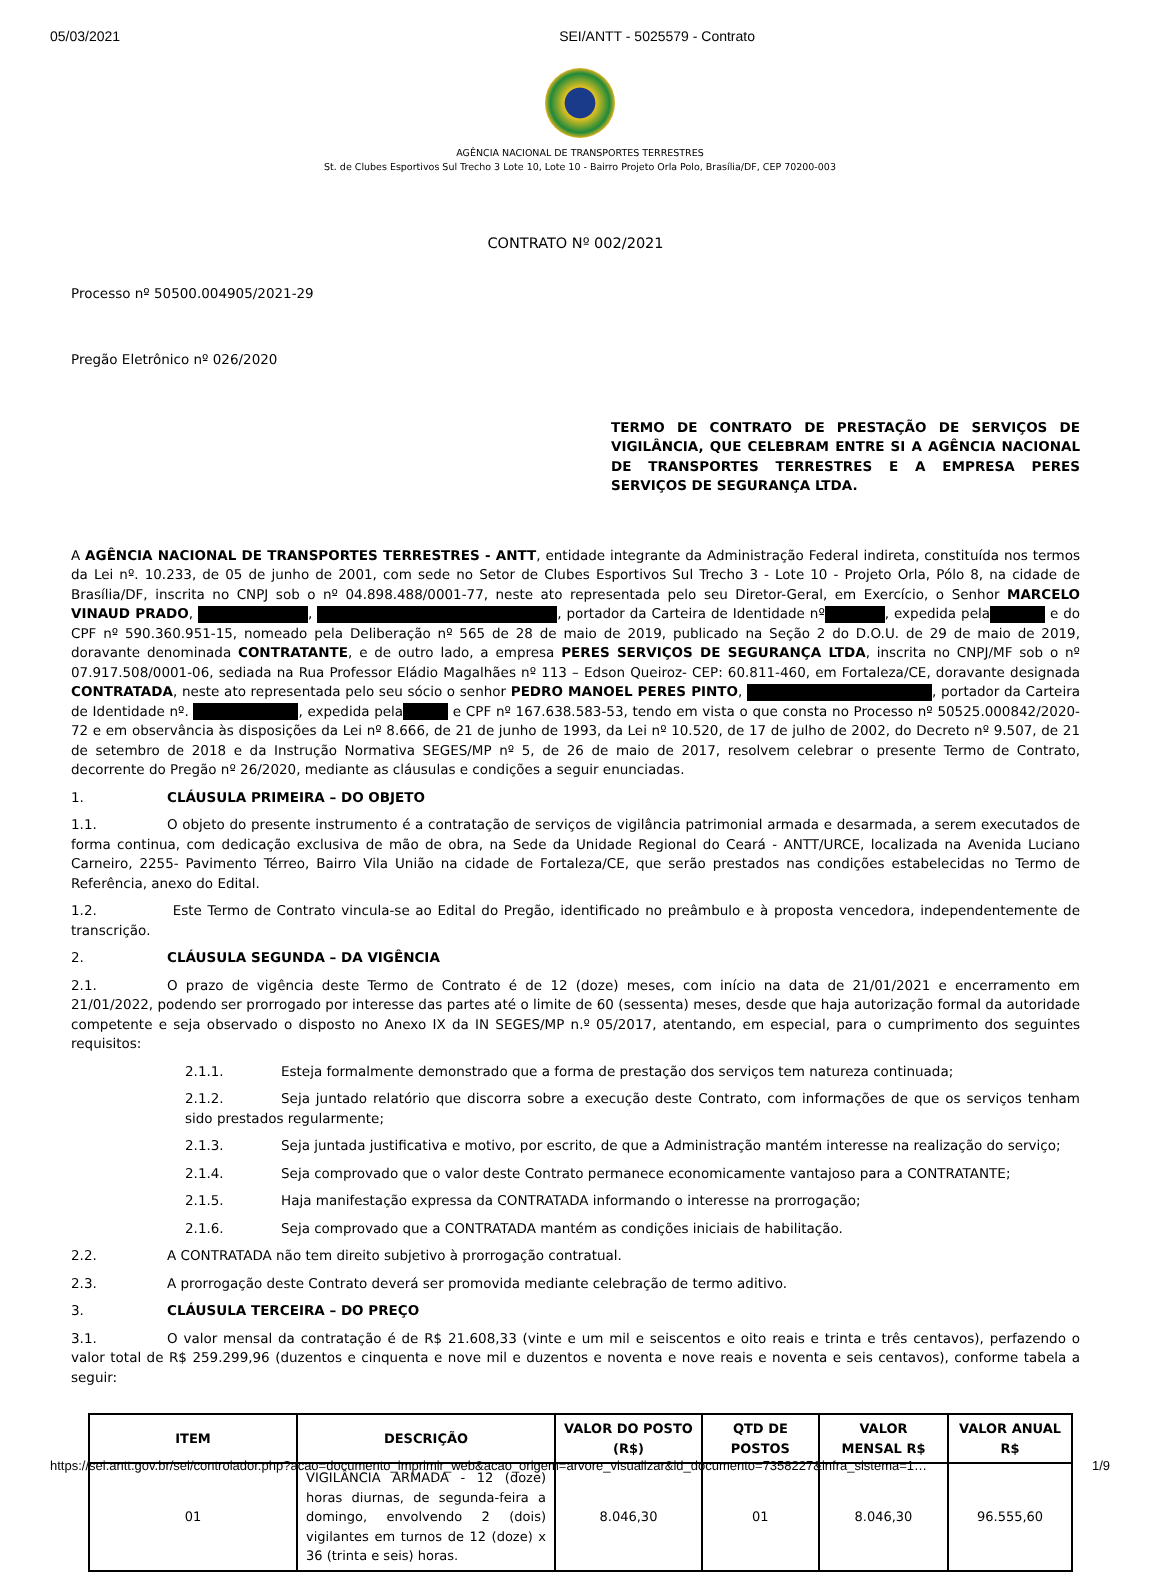05/03/2021 SEI/ANTT - 5025579 - Contrato
AGÊNCIA NACIONAL DE TRANSPORTES TERRESTRES
St. de Clubes Esportivos Sul Trecho 3 Lote 10, Lote 10 - Bairro Projeto Orla Polo, Brasília/DF, CEP 70200-003
CONTRATO Nº 002/2021
Processo nº 50500.004905/2021-29
Pregão Eletrônico nº 026/2020
TERMO DE CONTRATO DE PRESTAÇÃO DE SERVIÇOS DE VIGILÂNCIA, QUE CELEBRAM ENTRE SI A AGÊNCIA NACIONAL DE TRANSPORTES TERRESTRES E A EMPRESA PERES SERVIÇOS DE SEGURANÇA LTDA.
A AGÊNCIA NACIONAL DE TRANSPORTES TERRESTRES - ANTT, entidade integrante da Administração Federal indireta, constituída nos termos da Lei nº. 10.233, de 05 de junho de 2001, com sede no Setor de Clubes Esportivos Sul Trecho 3 - Lote 10 - Projeto Orla, Pólo 8, na cidade de Brasília/DF, inscrita no CNPJ sob o nº 04.898.488/0001-77, neste ato representada pelo seu Diretor-Geral, em Exercício, o Senhor MARCELO VINAUD PRADO, , , portador da Carteira de Identidade nº , expedida pela e do CPF nº 590.360.951-15, nomeado pela Deliberação nº 565 de 28 de maio de 2019, publicado na Seção 2 do D.O.U. de 29 de maio de 2019, doravante denominada CONTRATANTE, e de outro lado, a empresa PERES SERVIÇOS DE SEGURANÇA LTDA, inscrita no CNPJ/MF sob o nº 07.917.508/0001-06, sediada na Rua Professor Eládio Magalhães nº 113 – Edson Queiroz- CEP: 60.811-460, em Fortaleza/CE, doravante designada CONTRATADA, neste ato representada pelo seu sócio o senhor PEDRO MANOEL PERES PINTO, , portador da Carteira de Identidade nº. , expedida pela e CPF nº 167.638.583-53, tendo em vista o que consta no Processo nº 50525.000842/2020-72 e em observância às disposições da Lei nº 8.666, de 21 de junho de 1993, da Lei nº 10.520, de 17 de julho de 2002, do Decreto nº 9.507, de 21 de setembro de 2018 e da Instrução Normativa SEGES/MP nº 5, de 26 de maio de 2017, resolvem celebrar o presente Termo de Contrato, decorrente do Pregão nº 26/2020, mediante as cláusulas e condições a seguir enunciadas.
1. CLÁUSULA PRIMEIRA – DO OBJETO
1.1. O objeto do presente instrumento é a contratação de serviços de vigilância patrimonial armada e desarmada, a serem executados de forma continua, com dedicação exclusiva de mão de obra, na Sede da Unidade Regional do Ceará - ANTT/URCE, localizada na Avenida Luciano Carneiro, 2255- Pavimento Térreo, Bairro Vila União na cidade de Fortaleza/CE, que serão prestados nas condições estabelecidas no Termo de Referência, anexo do Edital.
1.2. Este Termo de Contrato vincula-se ao Edital do Pregão, identificado no preâmbulo e à proposta vencedora, independentemente de transcrição.
2. CLÁUSULA SEGUNDA – DA VIGÊNCIA
2.1. O prazo de vigência deste Termo de Contrato é de 12 (doze) meses, com início na data de 21/01/2021 e encerramento em 21/01/2022, podendo ser prorrogado por interesse das partes até o limite de 60 (sessenta) meses, desde que haja autorização formal da autoridade competente e seja observado o disposto no Anexo IX da IN SEGES/MP n.º 05/2017, atentando, em especial, para o cumprimento dos seguintes requisitos:
2.1.1. Esteja formalmente demonstrado que a forma de prestação dos serviços tem natureza continuada;
2.1.2. Seja juntado relatório que discorra sobre a execução deste Contrato, com informações de que os serviços tenham sido prestados regularmente;
2.1.3. Seja juntada justificativa e motivo, por escrito, de que a Administração mantém interesse na realização do serviço;
2.1.4. Seja comprovado que o valor deste Contrato permanece economicamente vantajoso para a CONTRATANTE;
2.1.5. Haja manifestação expressa da CONTRATADA informando o interesse na prorrogação;
2.1.6. Seja comprovado que a CONTRATADA mantém as condições iniciais de habilitação.
2.2. A CONTRATADA não tem direito subjetivo à prorrogação contratual.
2.3. A prorrogação deste Contrato deverá ser promovida mediante celebração de termo aditivo.
3. CLÁUSULA TERCEIRA – DO PREÇO
3.1. O valor mensal da contratação é de R$ 21.608,33 (vinte e um mil e seiscentos e oito reais e trinta e três centavos), perfazendo o valor total de R$ 259.299,96 (duzentos e cinquenta e nove mil e duzentos e noventa e nove reais e noventa e seis centavos), conforme tabela a seguir:
| ITEM | DESCRIÇÃO | VALOR DO POSTO (R$) | QTD DE POSTOS | VALOR MENSAL R$ | VALOR ANUAL R$ |
| --- | --- | --- | --- | --- | --- |
| 01 | VIGILÂNCIA ARMADA - 12 (doze) horas diurnas, de segunda-feira a domingo, envolvendo 2 (dois) vigilantes em turnos de 12 (doze) x 36 (trinta e seis) horas. | 8.046,30 | 01 | 8.046,30 | 96.555,60 |
https://sei.antt.gov.br/sei/controlador.php?acao=documento_imprimir_web&acao_origem=arvore_visualizar&id_documento=7358227&infra_sistema=1… 1/9